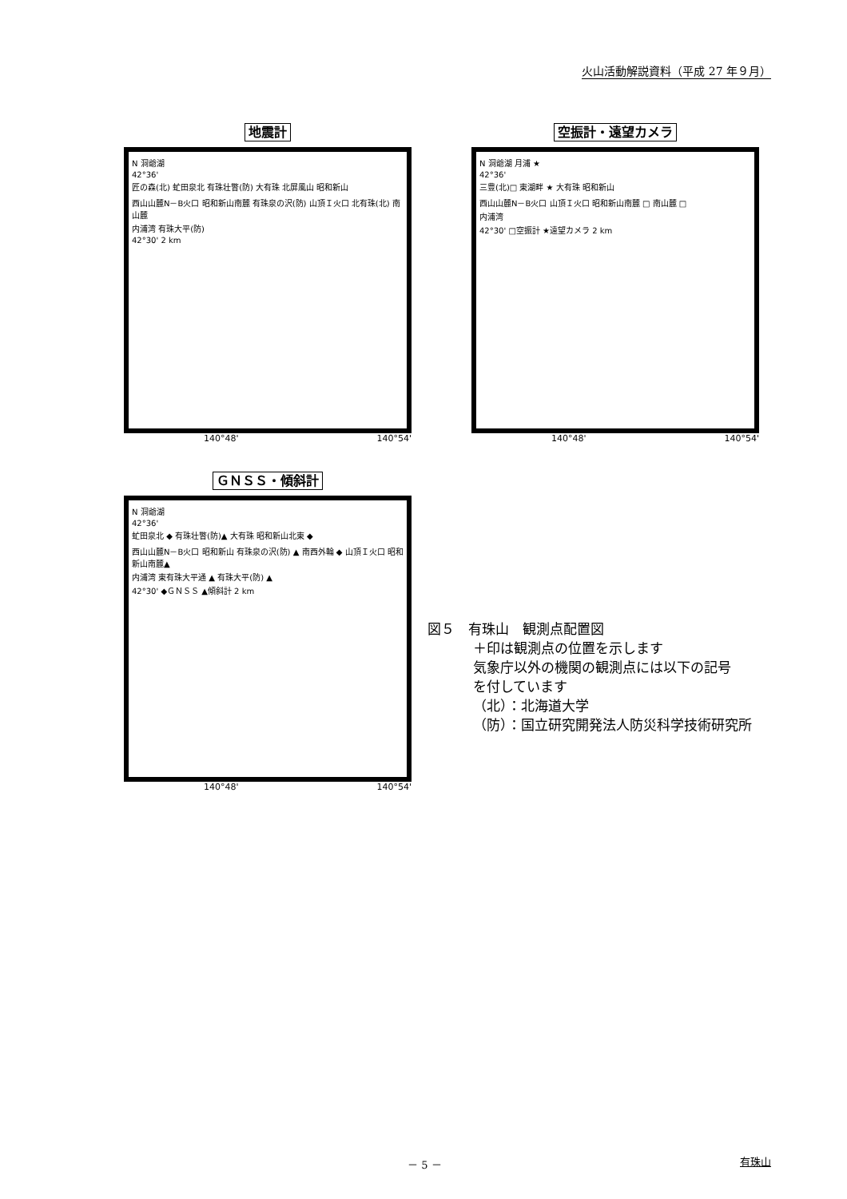火山活動解説資料（平成 27 年９月）
地震計
N 洞爺湖
42°36'
匠の森(北) 虻田泉北 有珠壮瞥(防) 大有珠 北屏風山 昭和新山
西山山麓N－B火口 昭和新山南麓 有珠泉の沢(防) 山頂Ｉ火口 北有珠(北) 南山麓
内浦湾 有珠大平(防)
42°30' 2 km
140°48' 140°54'
空振計・遠望カメラ
N 洞爺湖 月浦 ★
42°36'
三豊(北)□ 東湖畔 ★ 大有珠 昭和新山
西山山麓N－B火口 山頂Ｉ火口 昭和新山南麓 □ 南山麓 □
内浦湾
42°30' □空振計 ★遠望カメラ 2 km
140°48' 140°54'
ＧＮＳＳ・傾斜計
N 洞爺湖
42°36'
虻田泉北 ◆ 有珠壮瞥(防)▲ 大有珠 昭和新山北東 ◆
西山山麓N－B火口 昭和新山 有珠泉の沢(防) ▲ 南西外輪 ◆ 山頂Ｉ火口 昭和新山南麓▲
内浦湾 東有珠大平通 ▲ 有珠大平(防) ▲
42°30' ◆ＧＮＳＳ ▲傾斜計 2 km
140°48' 140°54'
図５　有珠山　観測点配置図
＋印は観測点の位置を示します
気象庁以外の機関の観測点には以下の記号
を付しています
（北）：北海道大学
（防）：国立研究開発法人防災科学技術研究所
－ 5 － 有珠山